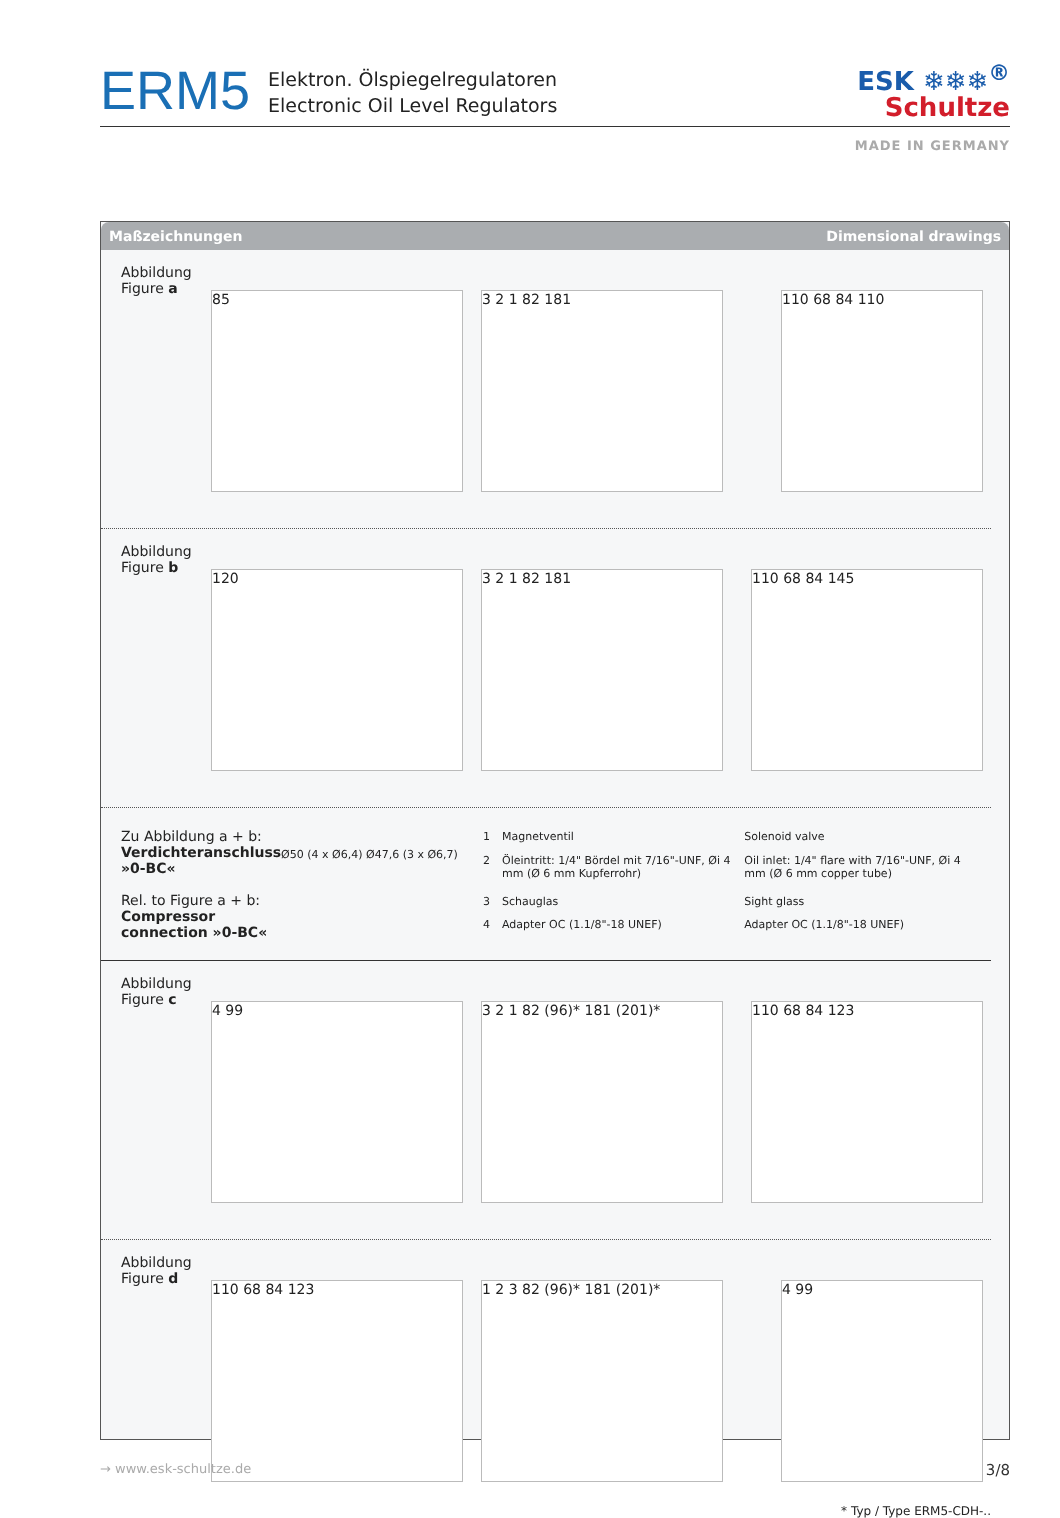ERM5
Elektron. Ölspiegelregulatoren
Electronic Oil Level Regulators
ESK ❄❄❄<sup>®</sup>
Schultze
MADE IN GERMANY
Maßzeichnungen Dimensional drawings
Abbildung
Figure a
85 3 2 1 82 181 110 68 84 110
Abbildung
Figure b
120 3 2 1 82 181 110 68 84 145
Zu Abbildung a + b:
Verdichteranschluss »0-BC«
Rel. to Figure a + b:
Compressor connection »0-BC«
Ø50 (4 x Ø6,4) Ø47,6 (3 x Ø6,7)
| 1 | Magnetventil | Solenoid valve |
| 2 | Öleintritt: 1/4" Bördel mit 7/16"-UNF, Øi 4 mm (Ø 6 mm Kupferrohr) | Oil inlet: 1/4" flare with 7/16"-UNF, Øi 4 mm (Ø 6 mm copper tube) |
| 3 | Schauglas | Sight glass |
| 4 | Adapter OC (1.1/8"-18 UNEF) | Adapter OC (1.1/8"-18 UNEF) |
Abbildung
Figure c
4 99 3 2 1 82 (96)* 181 (201)* 110 68 84 123
Abbildung
Figure d
110 68 84 123 1 2 3 82 (96)* 181 (201)* 4 99
* Typ / Type ERM5-CDH-..
→ www.esk-schultze.de 3/8